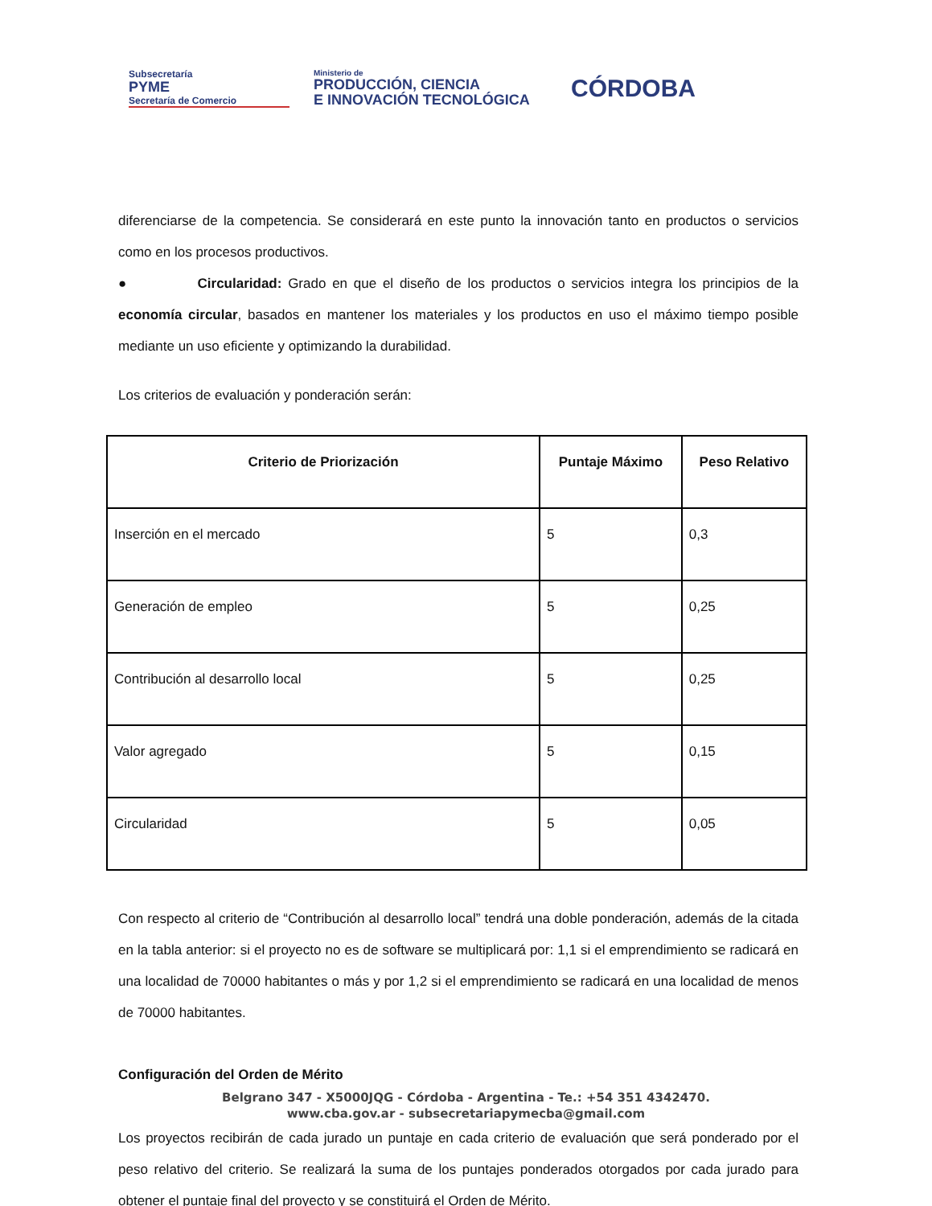Subsecretaría
PYME
Secretaría de Comercio
Ministerio de
PRODUCCIÓN, CIENCIA
E INNOVACIÓN TECNOLÓGICA
CÓRDOBA
diferenciarse de la competencia. Se considerará en este punto la innovación tanto en productos o servicios como en los procesos productivos.
● Circularidad: Grado en que el diseño de los productos o servicios integra los principios de la economía circular, basados en mantener los materiales y los productos en uso el máximo tiempo posible mediante un uso eficiente y optimizando la durabilidad.
Los criterios de evaluación y ponderación serán:
| Criterio de Priorización | Puntaje Máximo | Peso Relativo |
| --- | --- | --- |
| Inserción en el mercado | 5 | 0,3 |
| Generación de empleo | 5 | 0,25 |
| Contribución al desarrollo local | 5 | 0,25 |
| Valor agregado | 5 | 0,15 |
| Circularidad | 5 | 0,05 |
Con respecto al criterio de “Contribución al desarrollo local” tendrá una doble ponderación, además de la citada en la tabla anterior: si el proyecto no es de software se multiplicará por: 1,1 si el emprendimiento se radicará en una localidad de 70000 habitantes o más y por 1,2 si el emprendimiento se radicará en una localidad de menos de 70000 habitantes.
Configuración del Orden de Mérito
Los proyectos recibirán de cada jurado un puntaje en cada criterio de evaluación que será ponderado por el peso relativo del criterio. Se realizará la suma de los puntajes ponderados otorgados por cada jurado para obtener el puntaje final del proyecto y se constituirá el Orden de Mérito.
Belgrano 347 - X5000JQG - Córdoba - Argentina - Te.: +54 351 4342470.
www.cba.gov.ar - subsecretariapymecba@gmail.com